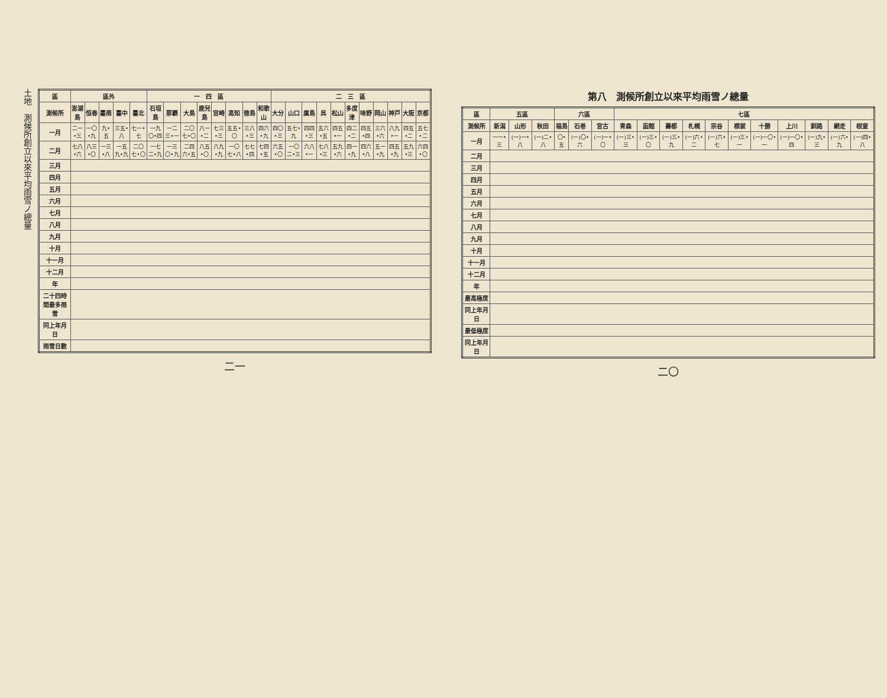土地　測候所創立以來平均雨雪ノ總量
| 區 | 區外 | | | | | 一 四 區 | | | | | | | | 二 三 區 | | | | | | | | | | |
| --- | --- | --- | --- | --- | --- | --- | --- | --- | --- | --- | --- | --- | --- | --- | --- | --- | --- | --- | --- | --- | --- | --- | --- | --- |
| 測候所 | 澎湖島 | 恒春 | 臺南 | 臺中 | 臺北 | 石垣島 | 那覇 | 大島 | 鹿兒島 | 宮崎 | 高知 | 徳島 | 和歌山 | 大分 | 山口 | 廣島 | 呉 | 松山 | 多度津 | 味野 | 岡山 | 神戸 | 大阪 | 京都 |
| 一月 | 二一•三 | 一〇•九 | 九•五 | 三五•八 | 七一•七 | 一九〇•四 | 一二三•一 | 二〇七•〇 | 八一•二 | 七三•三 | 五五•〇 | 三八•三 | 四六•九 | 四〇•三 | 五七•九 | 四四•三 | 五六•五 | 四五•一 | 四二•二 | 四五•四 | 三六•六 | 八九•一 | 四五•二 | 五七•二 |
| 二月 | 七八•六 | 八三•〇 | 一三•八 | 一五九•九 | 二〇七•〇 | 一七二•九 | 一三〇•九 | 二四六•五 | 八五•〇 | 八九•九 | 一〇七•八 | 七七•四 | 七四•五 | 六五•〇 | 一〇二•三 | 六八•一 | 七八•三 | 五九•六 | 四一•九 | 四六•八 | 五一•九 | 四五•九 | 五九•三 | 六四•〇 |
| 三月 | | | | | | | | | | | | | | | | | | | | | | | | |
| 四月 | | | | | | | | | | | | | | | | | | | | | | | | |
| 五月 | | | | | | | | | | | | | | | | | | | | | | | | |
| 六月 | | | | | | | | | | | | | | | | | | | | | | | | |
| 七月 | | | | | | | | | | | | | | | | | | | | | | | | |
| 八月 | | | | | | | | | | | | | | | | | | | | | | | | |
| 九月 | | | | | | | | | | | | | | | | | | | | | | | | |
| 十月 | | | | | | | | | | | | | | | | | | | | | | | | |
| 十一月 | | | | | | | | | | | | | | | | | | | | | | | | |
| 十二月 | | | | | | | | | | | | | | | | | | | | | | | | |
| 年 | | | | | | | | | | | | | | | | | | | | | | | | |
| 二十四時間最多雨雪 | | | | | | | | | | | | | | | | | | | | | | | | |
| 同上年月日 | | | | | | | | | | | | | | | | | | | | | | | | |
| 雨雪日數 | | | | | | | | | | | | | | | | | | | | | | | | |
二一
第八　測候所創立以來平均雨雪ノ總量
| 區 | 五區 | | | 六區 | | | 七區 | | | | | | | | | | |
| --- | --- | --- | --- | --- | --- | --- | --- | --- | --- | --- | --- | --- | --- | --- | --- | --- | --- |
| 測候所 | 新潟 | 山形 | 秋田 | 福島 | 石巻 | 宮古 | 青森 | 函館 | 壽都 | 札幌 | 宗谷 | 襟裳 | 十勝 | 上川 | 釧路 | 網走 | 根室 |
| 一月 | 一一•三 | (一)一•八 | (一)二•八 | 〇•五 | (一)〇•六 | (一)一•〇 | (一)三•三 | (一)三•〇 | (一)三•九 | (一)六•二 | (一)六•七 | (一)三•一 | (一)一〇•一 | (一)一〇•四 | (一)九•三 | (一)六•九 | (一)四•八 |
| 二月 | | | | | | | | | | | | | | | | | |
| 三月 | | | | | | | | | | | | | | | | | |
| 四月 | | | | | | | | | | | | | | | | | |
| 五月 | | | | | | | | | | | | | | | | | |
| 六月 | | | | | | | | | | | | | | | | | |
| 七月 | | | | | | | | | | | | | | | | | |
| 八月 | | | | | | | | | | | | | | | | | |
| 九月 | | | | | | | | | | | | | | | | | |
| 十月 | | | | | | | | | | | | | | | | | |
| 十一月 | | | | | | | | | | | | | | | | | |
| 十二月 | | | | | | | | | | | | | | | | | |
| 年 | | | | | | | | | | | | | | | | | |
| 最高極度 | | | | | | | | | | | | | | | | | |
| 同上年月日 | | | | | | | | | | | | | | | | | |
| 最低極度 | | | | | | | | | | | | | | | | | |
| 同上年月日 | | | | | | | | | | | | | | | | | |
二〇